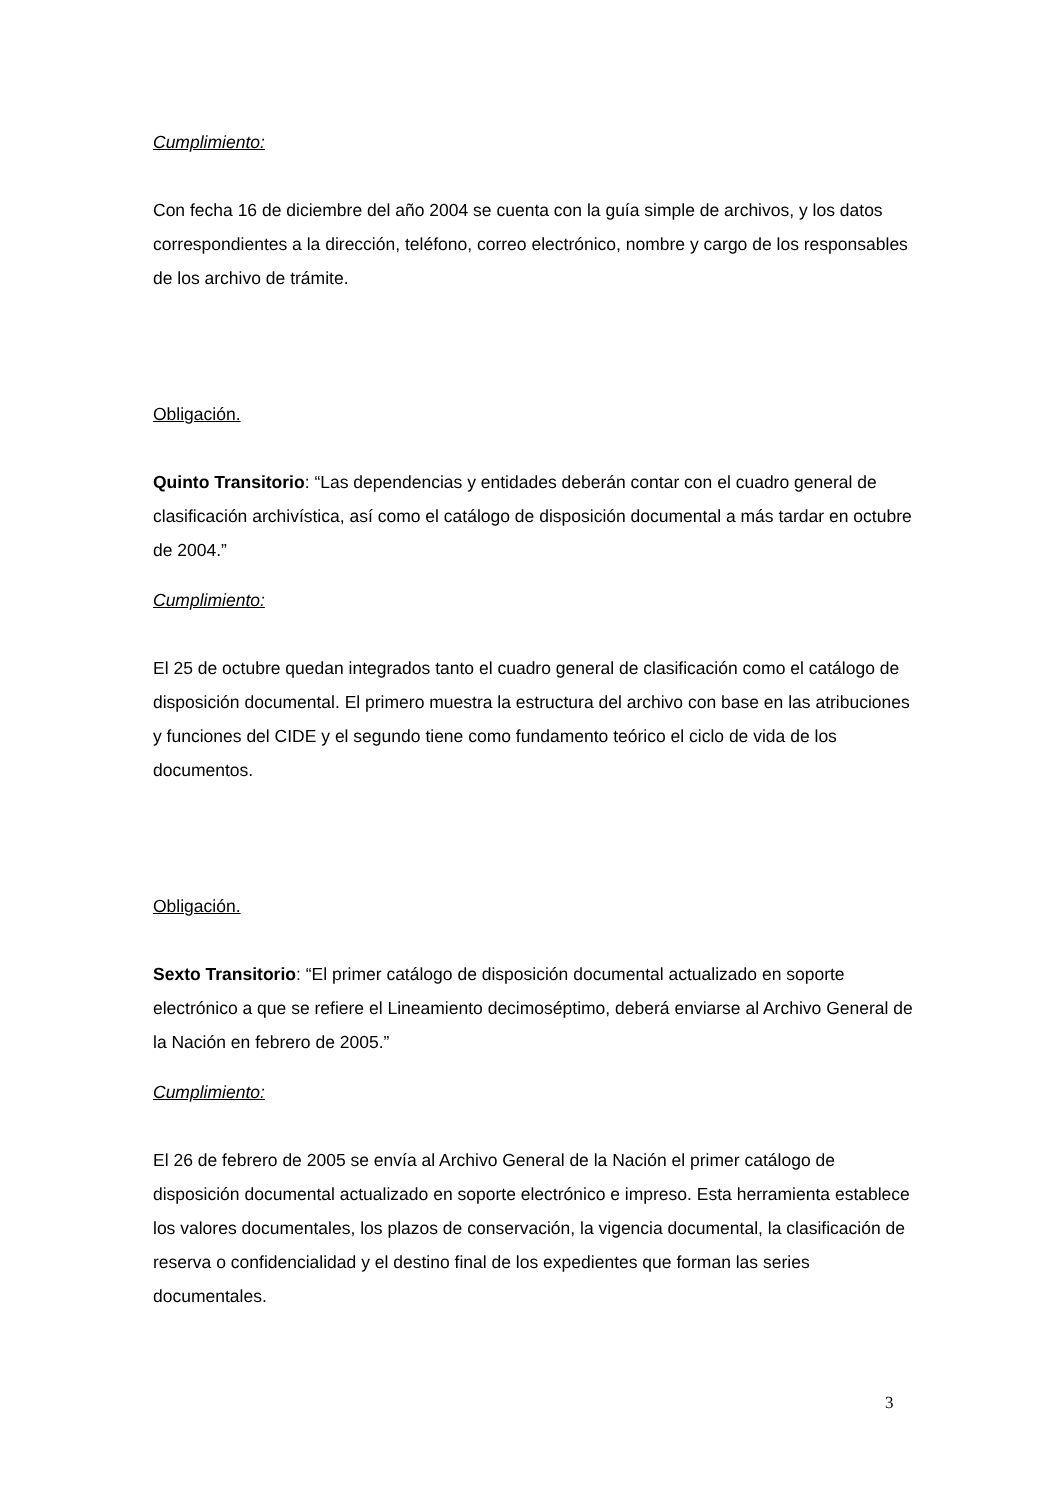Cumplimiento:
Con fecha 16 de diciembre del año 2004 se cuenta con la guía simple de archivos, y los datos correspondientes a la dirección, teléfono, correo electrónico, nombre y cargo de los responsables de los archivo de trámite.
Obligación.
Quinto Transitorio: “Las dependencias y entidades deberán contar con el cuadro general de clasificación archivística, así como el catálogo de disposición documental a más tardar en octubre de 2004.”
Cumplimiento:
El 25 de octubre quedan integrados tanto el cuadro general de clasificación como el catálogo de disposición documental. El primero muestra la estructura del archivo con base en las atribuciones y funciones del CIDE y el segundo tiene como fundamento teórico el ciclo de vida de los documentos.
Obligación.
Sexto Transitorio: “El primer catálogo de disposición documental actualizado en soporte electrónico a que se refiere el Lineamiento decimoséptimo, deberá enviarse al Archivo General de la Nación en febrero de 2005.”
Cumplimiento:
El 26 de febrero de 2005 se envía al Archivo General de la Nación el primer catálogo de disposición documental actualizado en soporte electrónico e impreso. Esta herramienta establece los valores documentales, los plazos de conservación, la vigencia documental, la clasificación de reserva o confidencialidad y el destino final de los expedientes que forman las series documentales.
3